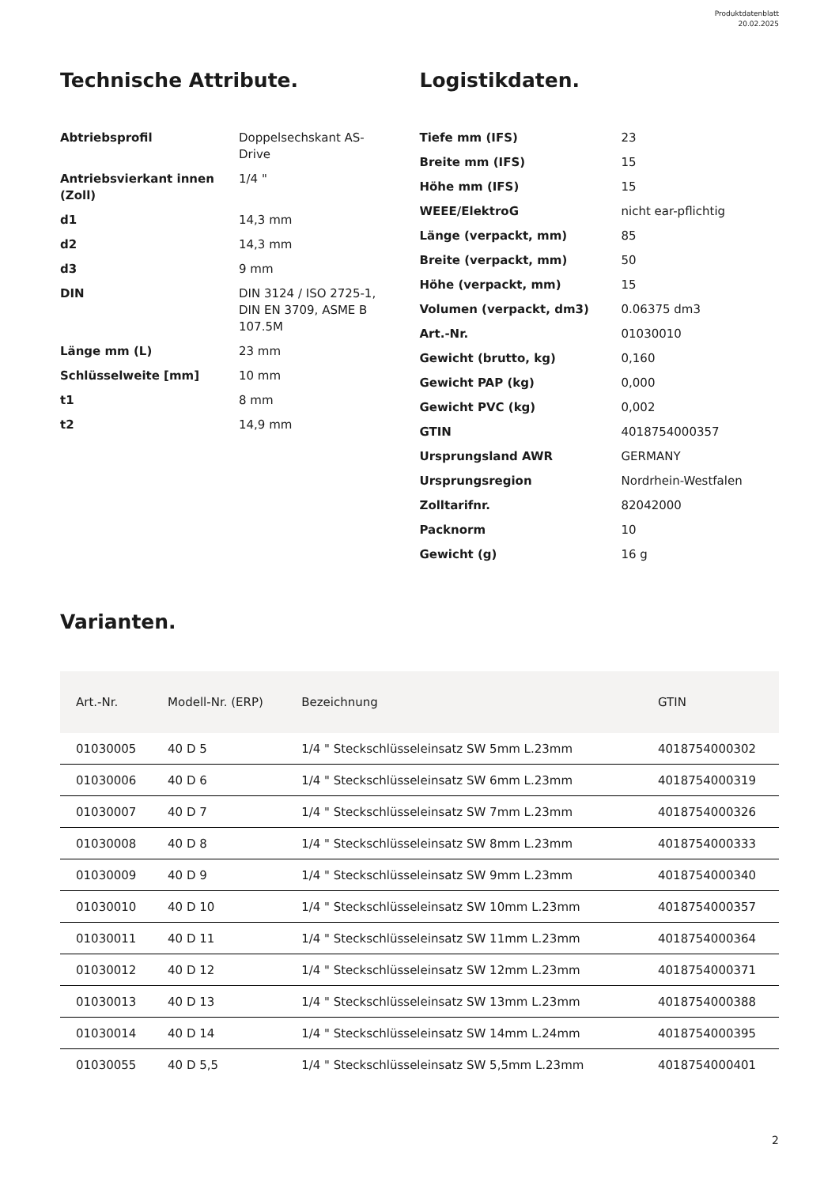Produktdatenblatt
20.02.2025
Technische Attribute.
| Abtriebsprofil | Doppelsechskant AS- Drive |
| Antriebsvierkant innen (Zoll) | 1/4 " |
| d1 | 14,3 mm |
| d2 | 14,3 mm |
| d3 | 9 mm |
| DIN | DIN 3124 / ISO 2725-1, DIN EN 3709, ASME B 107.5M |
| Länge mm (L) | 23 mm |
| Schlüsselweite [mm] | 10 mm |
| t1 | 8 mm |
| t2 | 14,9 mm |
Logistikdaten.
| Tiefe mm (IFS) | 23 |
| Breite mm (IFS) | 15 |
| Höhe mm (IFS) | 15 |
| WEEE/ElektroG | nicht ear-pflichtig |
| Länge (verpackt, mm) | 85 |
| Breite (verpackt, mm) | 50 |
| Höhe (verpackt, mm) | 15 |
| Volumen (verpackt, dm3) | 0.06375 dm3 |
| Art.-Nr. | 01030010 |
| Gewicht (brutto, kg) | 0,160 |
| Gewicht PAP (kg) | 0,000 |
| Gewicht PVC (kg) | 0,002 |
| GTIN | 4018754000357 |
| Ursprungsland AWR | GERMANY |
| Ursprungsregion | Nordrhein-Westfalen |
| Zolltarifnr. | 82042000 |
| Packnorm | 10 |
| Gewicht (g) | 16 g |
Varianten.
| Art.-Nr. | Modell-Nr. (ERP) | Bezeichnung | GTIN |
| --- | --- | --- | --- |
| 01030005 | 40 D 5 | 1/4 " Steckschlüsseleinsatz SW 5mm L.23mm | 4018754000302 |
| 01030006 | 40 D 6 | 1/4 " Steckschlüsseleinsatz SW 6mm L.23mm | 4018754000319 |
| 01030007 | 40 D 7 | 1/4 " Steckschlüsseleinsatz SW 7mm L.23mm | 4018754000326 |
| 01030008 | 40 D 8 | 1/4 " Steckschlüsseleinsatz SW 8mm L.23mm | 4018754000333 |
| 01030009 | 40 D 9 | 1/4 " Steckschlüsseleinsatz SW 9mm L.23mm | 4018754000340 |
| 01030010 | 40 D 10 | 1/4 " Steckschlüsseleinsatz SW 10mm L.23mm | 4018754000357 |
| 01030011 | 40 D 11 | 1/4 " Steckschlüsseleinsatz SW 11mm L.23mm | 4018754000364 |
| 01030012 | 40 D 12 | 1/4 " Steckschlüsseleinsatz SW 12mm L.23mm | 4018754000371 |
| 01030013 | 40 D 13 | 1/4 " Steckschlüsseleinsatz SW 13mm L.23mm | 4018754000388 |
| 01030014 | 40 D 14 | 1/4 " Steckschlüsseleinsatz SW 14mm L.24mm | 4018754000395 |
| 01030055 | 40 D 5,5 | 1/4 " Steckschlüsseleinsatz SW 5,5mm L.23mm | 4018754000401 |
2